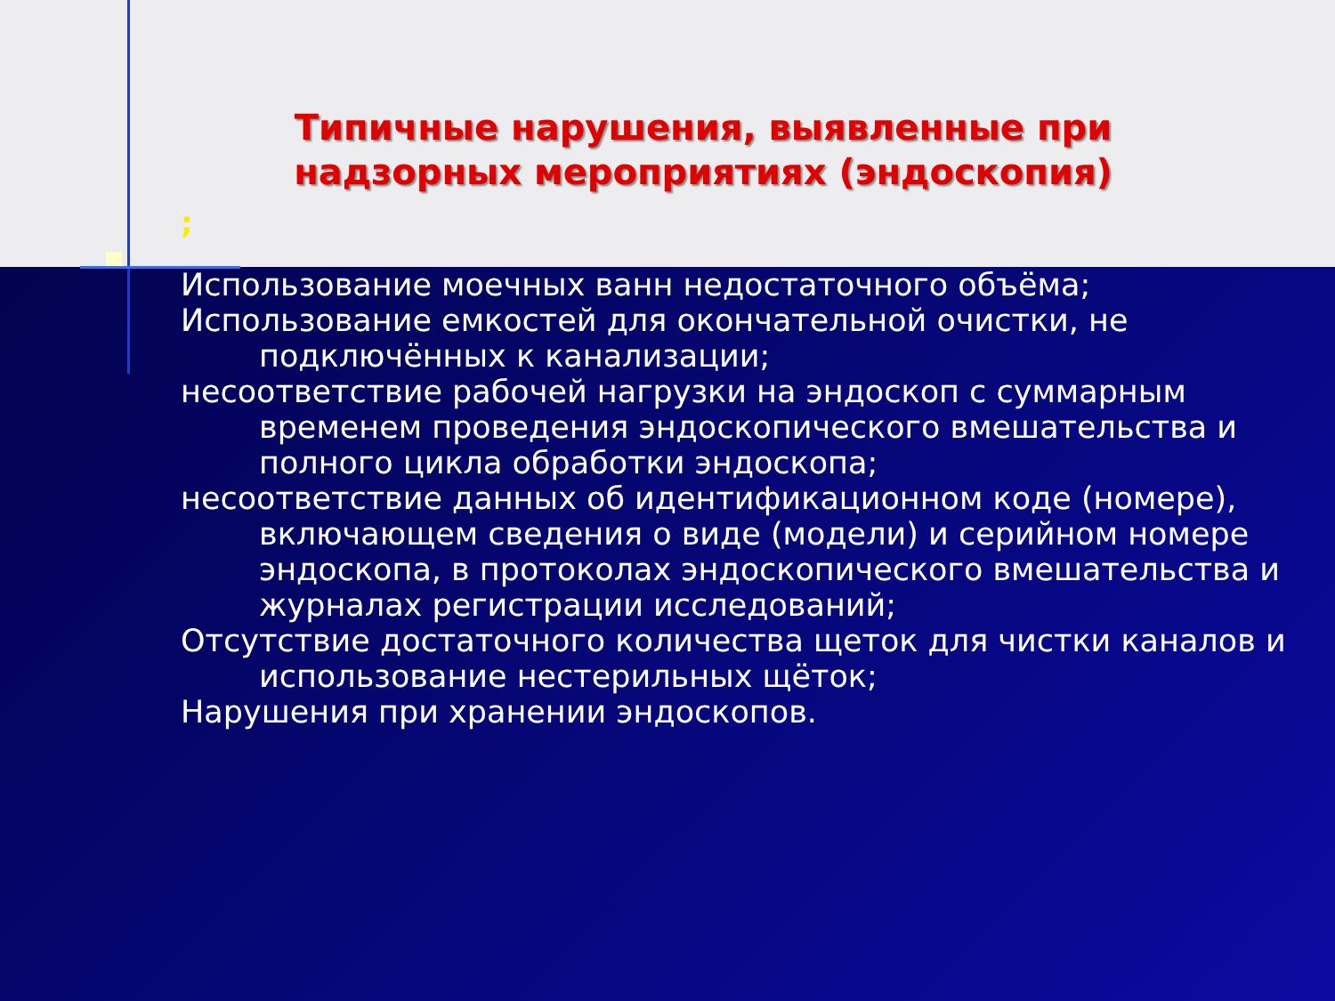Типичные нарушения, выявленные при надзорных мероприятиях (эндоскопия)
;
Использование моечных ванн недостаточного объёма;
Использование емкостей для окончательной очистки, не подключённых к канализации;
несоответствие рабочей нагрузки на эндоскоп с суммарным временем проведения эндоскопического вмешательства и полного цикла обработки эндоскопа;
несоответствие данных об идентификационном коде (номере), включающем сведения о виде (модели) и серийном номере эндоскопа, в протоколах эндоскопического вмешательства и журналах регистрации исследований;
Отсутствие достаточного количества щеток для чистки каналов и использование нестерильных щёток;
Нарушения при хранении эндоскопов.